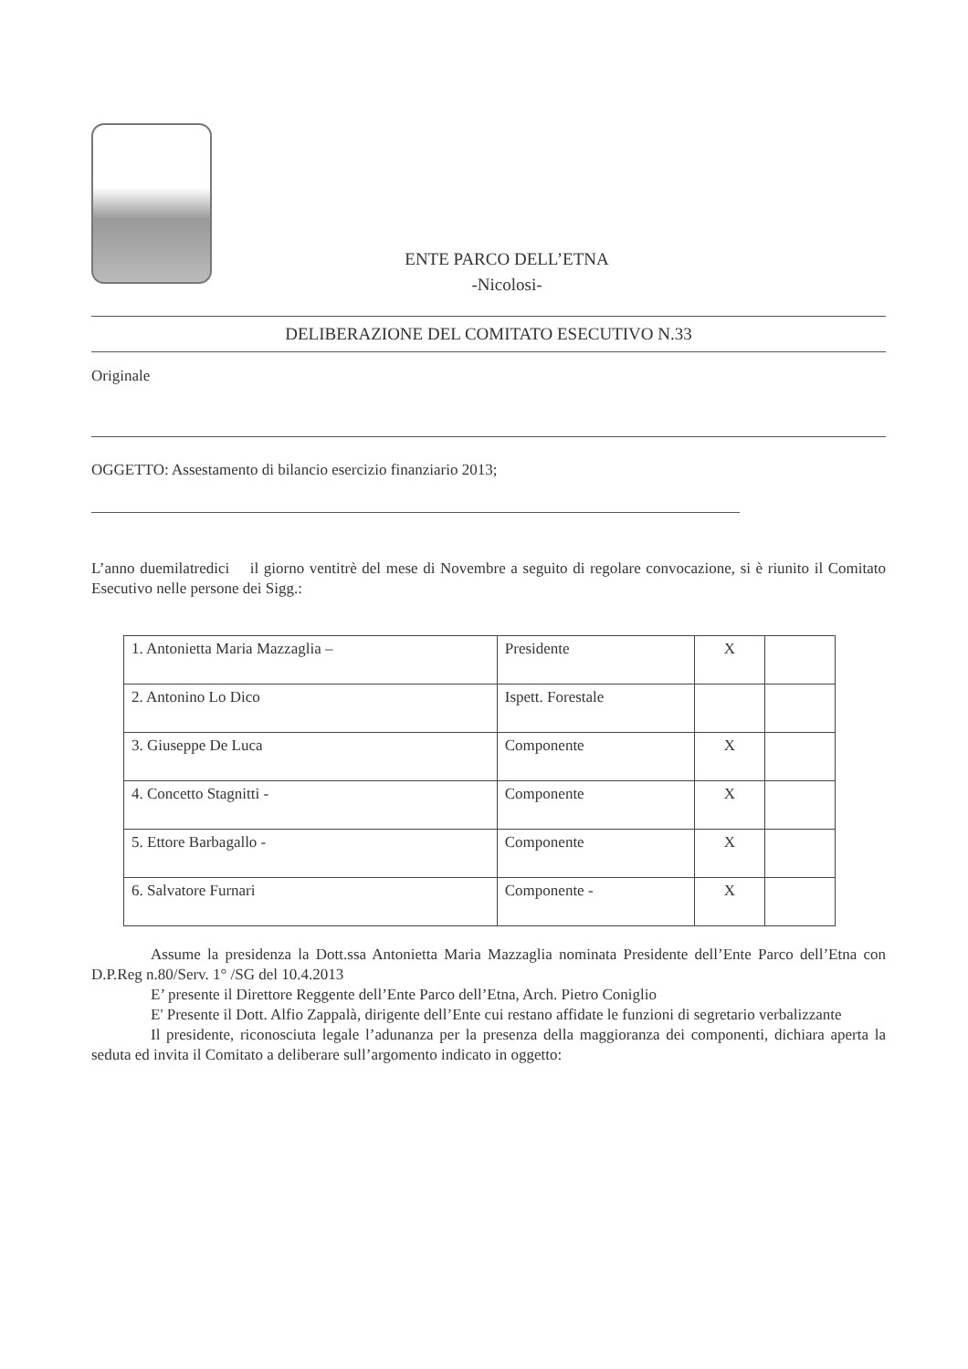ENTE PARCO DELL’ETNA
-Nicolosi-
DELIBERAZIONE DEL COMITATO ESECUTIVO N.33
Originale
OGGETTO: Assestamento di bilancio esercizio finanziario 2013;
L’anno duemilatredici il giorno ventitrè del mese di Novembre a seguito di regolare convocazione, si è riunito il Comitato Esecutivo nelle persone dei Sigg.:
| 1. Antonietta Maria Mazzaglia – | Presidente | X | |
| 2. Antonino Lo Dico | Ispett. Forestale | | |
| 3. Giuseppe De Luca | Componente | X | |
| 4. Concetto Stagnitti - | Componente | X | |
| 5. Ettore Barbagallo - | Componente | X | |
| 6. Salvatore Furnari | Componente - | X | |
Assume la presidenza la Dott.ssa Antonietta Maria Mazzaglia nominata Presidente dell’Ente Parco dell’Etna con D.P.Reg n.80/Serv. 1° /SG del 10.4.2013
E’ presente il Direttore Reggente dell’Ente Parco dell’Etna, Arch. Pietro Coniglio
E' Presente il Dott. Alfio Zappalà, dirigente dell’Ente cui restano affidate le funzioni di segretario verbalizzante
Il presidente, riconosciuta legale l’adunanza per la presenza della maggioranza dei componenti, dichiara aperta la seduta ed invita il Comitato a deliberare sull’argomento indicato in oggetto: